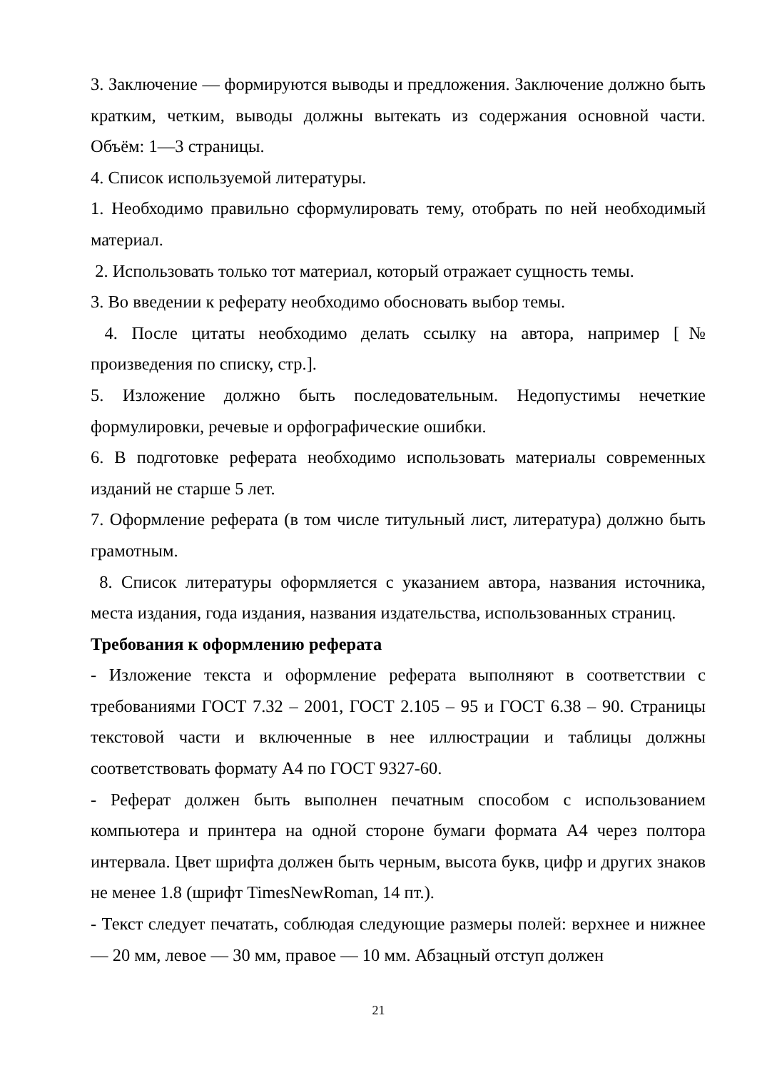3. Заключение — формируются выводы и предложения. Заключение должно быть кратким, четким, выводы должны вытекать из содержания основной части. Объём: 1—3 страницы.
4. Список используемой литературы.
1. Необходимо правильно сформулировать тему, отобрать по ней необходимый материал.
2. Использовать только тот материал, который отражает сущность темы.
3. Во введении к реферату необходимо обосновать выбор темы.
4. После цитаты необходимо делать ссылку на автора, например [№ произведения по списку, стр.].
5. Изложение должно быть последовательным. Недопустимы нечеткие формулировки, речевые и орфографические ошибки.
6. В подготовке реферата необходимо использовать материалы современных изданий не старше 5 лет.
7. Оформление реферата (в том числе титульный лист, литература) должно быть грамотным.
8. Список литературы оформляется с указанием автора, названия источника, места издания, года издания, названия издательства, использованных страниц.
Требования к оформлению реферата
- Изложение текста и оформление реферата выполняют в соответствии с требованиями ГОСТ 7.32 – 2001, ГОСТ 2.105 – 95 и ГОСТ 6.38 – 90. Страницы текстовой части и включенные в нее иллюстрации и таблицы должны соответствовать формату А4 по ГОСТ 9327-60.
- Реферат должен быть выполнен печатным способом с использованием компьютера и принтера на одной стороне бумаги формата А4 через полтора интервала. Цвет шрифта должен быть черным, высота букв, цифр и других знаков не менее 1.8 (шрифт TimesNewRoman, 14 пт.).
- Текст следует печатать, соблюдая следующие размеры полей: верхнее и нижнее — 20 мм, левое — 30 мм, правое — 10 мм. Абзацный отступ должен
21